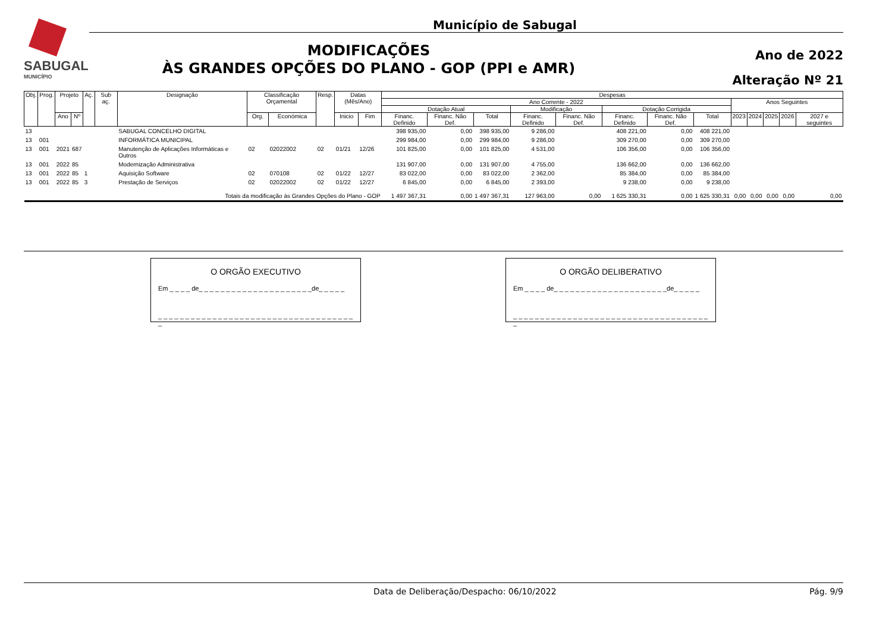SABUGAL
MUNICÍPIO
Município de Sabugal
MODIFICAÇÕES
ÀS GRANDES OPÇÕES DO PLANO - GOP (PPI e AMR)
Ano de 2022
Alteração Nº 21
| Obj. | Prog. | Projeto | | Aç. | Sub aç. | Designação | Classificação Orçamental | | Resp. | Datas (Mês/Ano) | | Despesas | | | | | | | | | | | | |
| --- | --- | --- | --- | --- | --- | --- | --- | --- | --- | --- | --- | --- | --- | --- | --- | --- | --- | --- | --- | --- | --- | --- | --- | --- |
| | | | | | | | | | | | | Ano Corrente - 2022 | | | | | | | | Anos Seguintes | | | | |
| | | | | | | | | | | | | Dotação Atual | | | Modificação | | Dotação Corrigida | | | | | | | |
| | | Ano | Nº | | | | Org. | Económica | | Inicio | Fim | Financ. Definido | Financ. Não Def. | Total | Financ. Definido | Financ. Não Def. | Financ. Definido | Financ. Não Def. | Total | 2023 | 2024 | 2025 | 2026 | 2027 e seguintes |
| 13 | | | | | | SABUGAL CONCELHO DIGITAL | | | | | | 398 935,00 | 0,00 | 398 935,00 | 9 286,00 | | 408 221,00 | 0,00 | 408 221,00 | | | | | |
| 13 | 001 | | | | | INFORMÁTICA MUNICIPAL | | | | | | 299 984,00 | 0,00 | 299 984,00 | 9 286,00 | | 309 270,00 | 0,00 | 309 270,00 | | | | | |
| 13 | 001 | 2021 | 687 | | | Manutenção de Aplicações Informáticas e Outros | 02 | 02022002 | 02 | 01/21 | 12/26 | 101 825,00 | 0,00 | 101 825,00 | 4 531,00 | | 106 356,00 | 0,00 | 106 356,00 | | | | | |
| 13 | 001 | 2022 | 85 | | | Modernização Administrativa | | | | | | 131 907,00 | 0,00 | 131 907,00 | 4 755,00 | | 136 662,00 | 0,00 | 136 662,00 | | | | | |
| 13 | 001 | 2022 | 85 | 1 | | Aquisição Software | 02 | 070108 | 02 | 01/22 | 12/27 | 83 022,00 | 0,00 | 83 022,00 | 2 362,00 | | 85 384,00 | 0,00 | 85 384,00 | | | | | |
| 13 | 001 | 2022 | 85 | 3 | | Prestação de Serviços | 02 | 02022002 | 02 | 01/22 | 12/27 | 6 845,00 | 0,00 | 6 845,00 | 2 393,00 | | 9 238,00 | 0,00 | 9 238,00 | | | | | |
| Totais da modificação às Grandes Opções do Plano - GOP | | | | | | | | | | | | 1 497 367,31 | 0,00 | 1 497 367,31 | 127 963,00 | 0,00 | 1 625 330,31 | 0,00 | 1 625 330,31 | 0,00 | 0,00 | 0,00 | 0,00 | 0,00 |
O ORGÃO EXECUTIVO
Em _ _ _ _ de_ _ _ _ _ _ _ _ _ _ _ _ _ _ _ _ _ _ _ _ _de_ _ _ _ _
_ _ _ _ _ _ _ _ _ _ _ _ _ _ _ _ _ _ _ _ _ _ _ _ _ _ _ _ _ _ _ _ _ _ _ _ _
O ORGÃO DELIBERATIVO
Em _ _ _ _ de_ _ _ _ _ _ _ _ _ _ _ _ _ _ _ _ _ _ _ _ _de_ _ _ _ _
_ _ _ _ _ _ _ _ _ _ _ _ _ _ _ _ _ _ _ _ _ _ _ _ _ _ _ _ _ _ _ _ _ _ _ _ _
Data de Deliberação/Despacho: 06/10/2022 Pág. 9/9